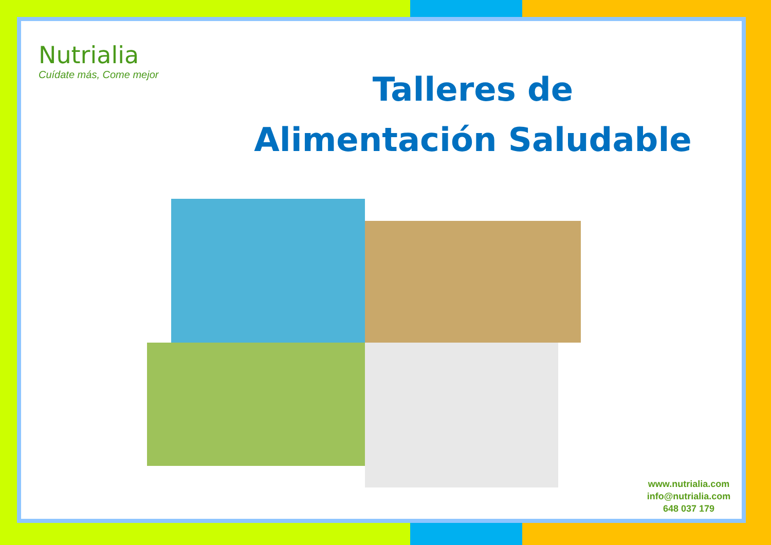Nutrialia
Cuídate más, Come mejor
Talleres de
Alimentación Saludable
www.nutrialia.com
info@nutrialia.com
648 037 179